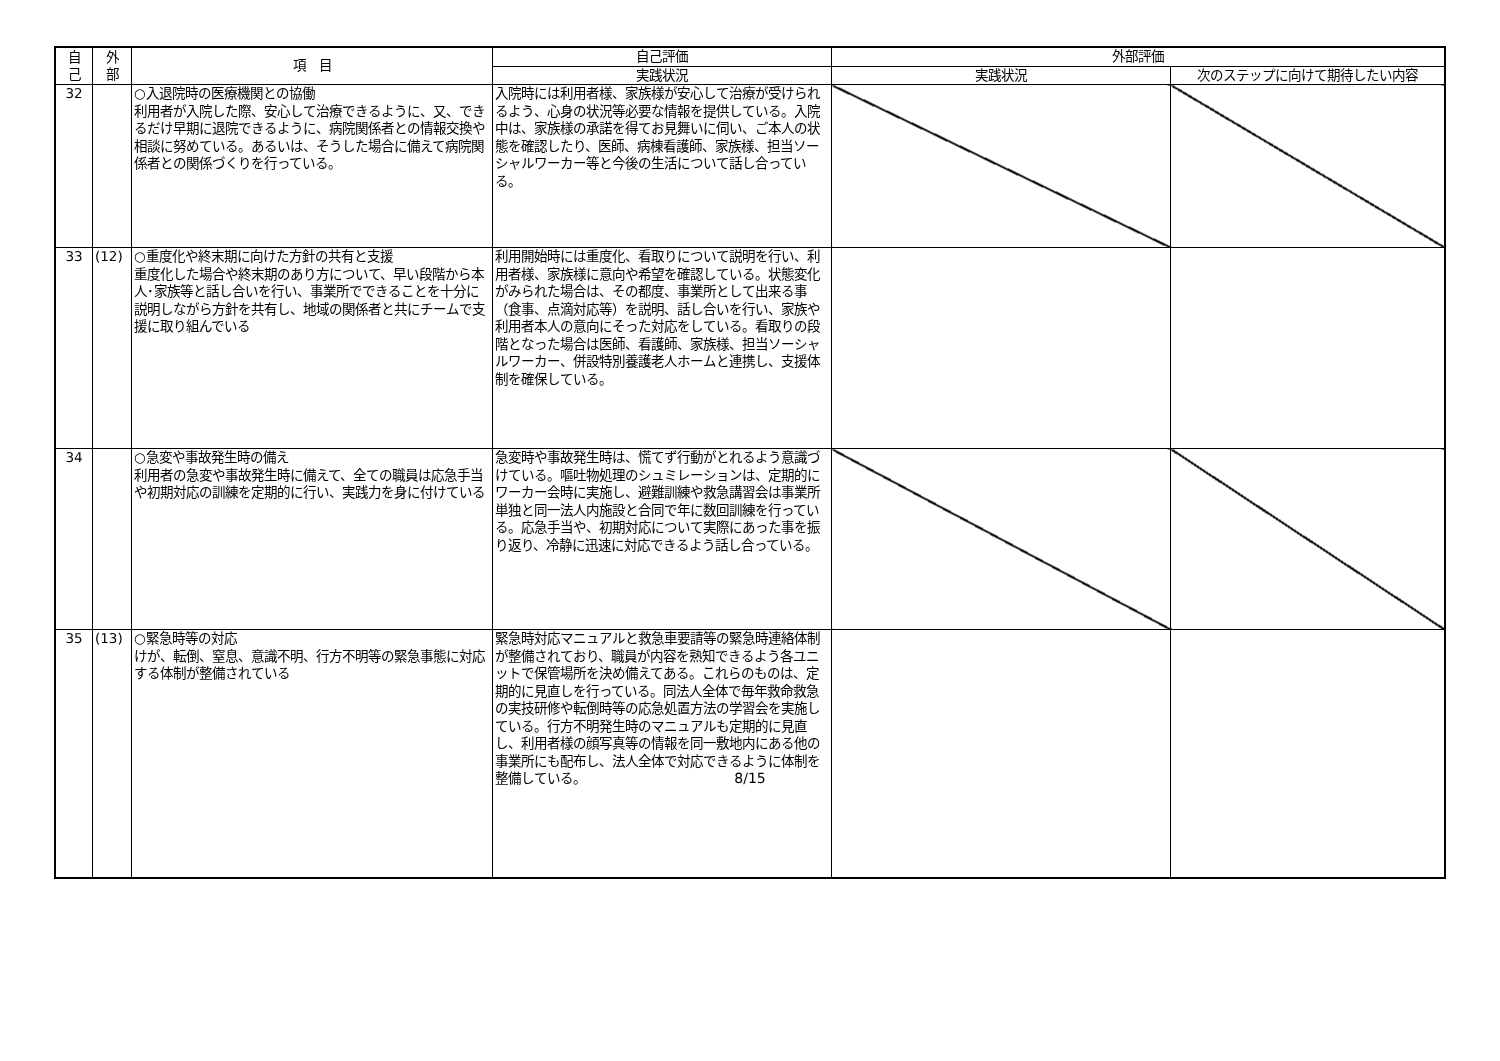| 自 己 | 外 部 | 項 目 | 自己評価 | 外部評価 | |
| --- | --- | --- | --- | --- | --- |
| | | | 実践状況 | 実践状況 | 次のステップに向けて期待したい内容 |
| 32 | | ○入退院時の医療機関との協働 利用者が入院した際、安心して治療できるように、又、できるだけ早期に退院できるように、病院関係者との情報交換や相談に努めている。あるいは、そうした場合に備えて病院関係者との関係づくりを行っている。 | 入院時には利用者様、家族様が安心して治療が受けられるよう、心身の状況等必要な情報を提供している。入院中は、家族様の承諾を得てお見舞いに伺い、ご本人の状態を確認したり、医師、病棟看護師、家族様、担当ソーシャルワーカー等と今後の生活について話し合っている。 | | |
| 33 | (12) | ○重度化や終末期に向けた方針の共有と支援 重度化した場合や終末期のあり方について、早い段階から本人･家族等と話し合いを行い、事業所でできることを十分に説明しながら方針を共有し、地域の関係者と共にチームで支援に取り組んでいる | 利用開始時には重度化、看取りについて説明を行い、利用者様、家族様に意向や希望を確認している。状態変化がみられた場合は、その都度、事業所として出来る事（食事、点滴対応等）を説明、話し合いを行い、家族や利用者本人の意向にそった対応をしている。看取りの段階となった場合は医師、看護師、家族様、担当ソーシャルワーカー、併設特別養護老人ホームと連携し、支援体制を確保している。 | | |
| 34 | | ○急変や事故発生時の備え 利用者の急変や事故発生時に備えて、全ての職員は応急手当や初期対応の訓練を定期的に行い、実践力を身に付けている | 急変時や事故発生時は、慌てず行動がとれるよう意識づけている。嘔吐物処理のシュミレーションは、定期的にワーカー会時に実施し、避難訓練や救急講習会は事業所単独と同一法人内施設と合同で年に数回訓練を行っている。応急手当や、初期対応について実際にあった事を振り返り、冷静に迅速に対応できるよう話し合っている。 | | |
| 35 | (13) | ○緊急時等の対応 けが、転倒、窒息、意識不明、行方不明等の緊急事態に対応する体制が整備されている | 緊急時対応マニュアルと救急車要請等の緊急時連絡体制が整備されており、職員が内容を熟知できるよう各ユニットで保管場所を決め備えてある。これらのものは、定期的に見直しを行っている。同法人全体で毎年救命救急の実技研修や転倒時等の応急処置方法の学習会を実施している。行方不明発生時のマニュアルも定期的に見直し、利用者様の顔写真等の情報を同一敷地内にある他の事業所にも配布し、法人全体で対応できるように体制を整備している。 | | |
8/15